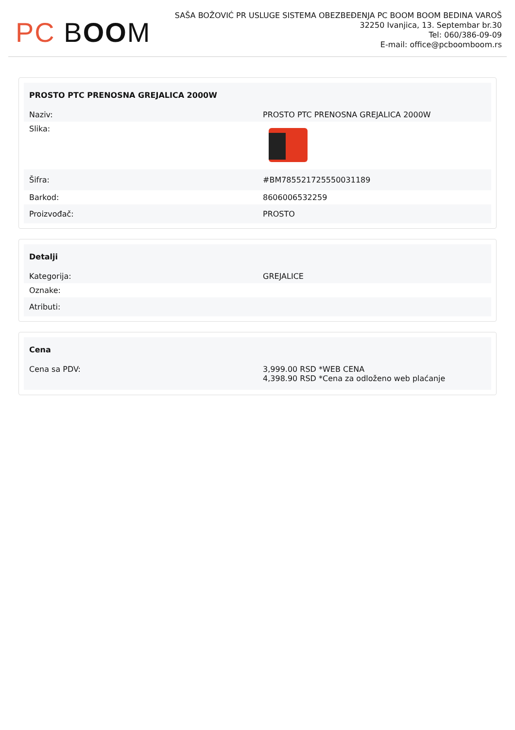PC BOOM
SAŠA BOŽOVIĆ PR USLUGE SISTEMA OBEZBEĐENJA PC BOOM BOOM BEDINA VAROŠ
32250 Ivanjica, 13. Septembar br.30
Tel: 060/386-09-09
E-mail: office@pcboomboom.rs
| PROSTO PTC PRENOSNA GREJALICA 2000W | |
| --- | --- |
| Naziv: | PROSTO PTC PRENOSNA GREJALICA 2000W |
| Slika: | |
| Šifra: | #BM785521725550031189 |
| Barkod: | 8606006532259 |
| Proizvođač: | PROSTO |
| Detalji | |
| --- | --- |
| Kategorija: | GREJALICE |
| Oznake: | |
| Atributi: | |
| Cena | |
| --- | --- |
| Cena sa PDV: | 3,999.00 RSD *WEB CENA 4,398.90 RSD *Cena za odloženo web plaćanje |